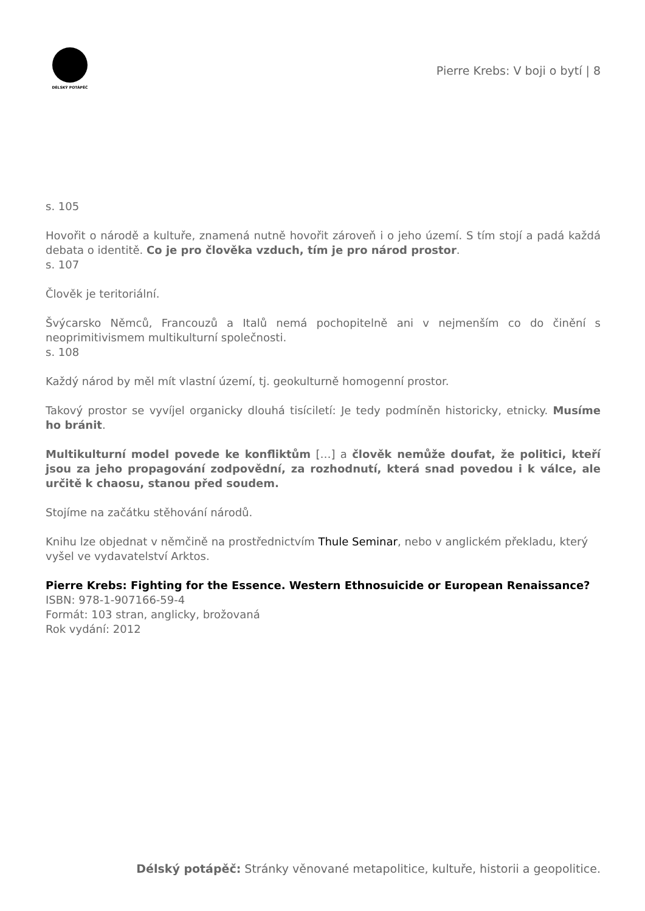DÉLSKÝ POTÁPĚČ
Pierre Krebs: V boji o bytí | 8
s. 105
Hovořit o národě a kultuře, znamená nutně hovořit zároveň i o jeho území. S tím stojí a padá každá debata o identitě. Co je pro člověka vzduch, tím je pro národ prostor.
s. 107
Člověk je teritoriální.
Švýcarsko Němců, Francouzů a Italů nemá pochopitelně ani v nejmenším co do činění s neoprimitivismem multikulturní společnosti.
s. 108
Každý národ by měl mít vlastní území, tj. geokulturně homogenní prostor.
Takový prostor se vyvíjel organicky dlouhá tisíciletí: Je tedy podmíněn historicky, etnicky. Musíme ho bránit.
Multikulturní model povede ke konfliktům […] a člověk nemůže doufat, že politici, kteří jsou za jeho propagování zodpovědní, za rozhodnutí, která snad povedou i k válce, ale určitě k chaosu, stanou před soudem.
Stojíme na začátku stěhování národů.
Knihu lze objednat v němčině na prostřednictvím Thule Seminar, nebo v anglickém překladu, který vyšel ve vydavatelství Arktos.
Pierre Krebs: Fighting for the Essence. Western Ethnosuicide or European Renaissance?
ISBN: 978-1-907166-59-4
Formát: 103 stran, anglicky, brožovaná
Rok vydání: 2012
Délský potápěč: Stránky věnované metapolitice, kultuře, historii a geopolitice.